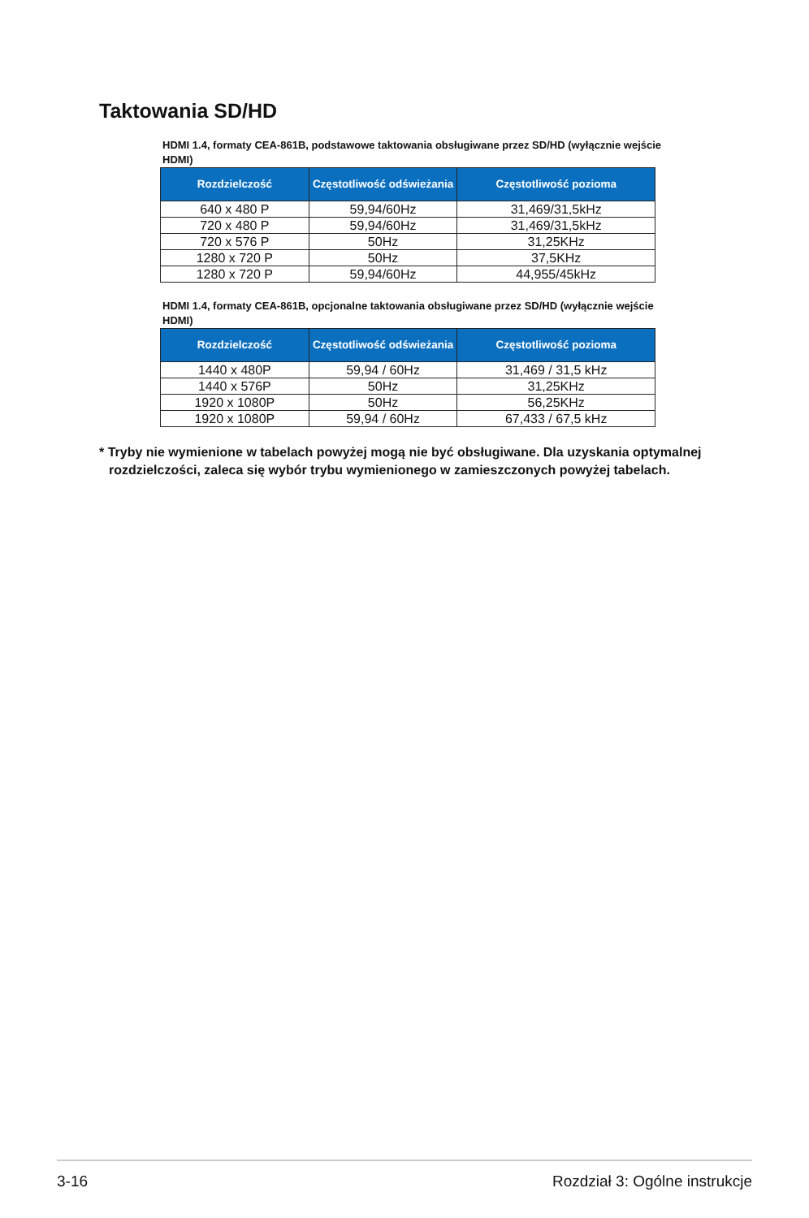Taktowania SD/HD
HDMI 1.4, formaty CEA-861B, podstawowe taktowania obsługiwane przez SD/HD (wyłącznie wejście HDMI)
| Rozdzielczość | Częstotliwość odświeżania | Częstotliwość pozioma |
| --- | --- | --- |
| 640 x 480 P | 59,94/60Hz | 31,469/31,5kHz |
| 720 x 480 P | 59,94/60Hz | 31,469/31,5kHz |
| 720 x 576 P | 50Hz | 31,25KHz |
| 1280 x 720 P | 50Hz | 37,5KHz |
| 1280 x 720 P | 59,94/60Hz | 44,955/45kHz |
HDMI 1.4, formaty CEA-861B, opcjonalne taktowania obsługiwane przez SD/HD (wyłącznie wejście HDMI)
| Rozdzielczość | Częstotliwość odświeżania | Częstotliwość pozioma |
| --- | --- | --- |
| 1440 x 480P | 59,94 / 60Hz | 31,469 / 31,5 kHz |
| 1440 x 576P | 50Hz | 31,25KHz |
| 1920 x 1080P | 50Hz | 56,25KHz |
| 1920 x 1080P | 59,94 / 60Hz | 67,433 / 67,5 kHz |
* Tryby nie wymienione w tabelach powyżej mogą nie być obsługiwane. Dla uzyskania optymalnej rozdzielczości, zaleca się wybór trybu wymienionego w zamieszczonych powyżej tabelach.
3-16 Rozdział 3: Ogólne instrukcje